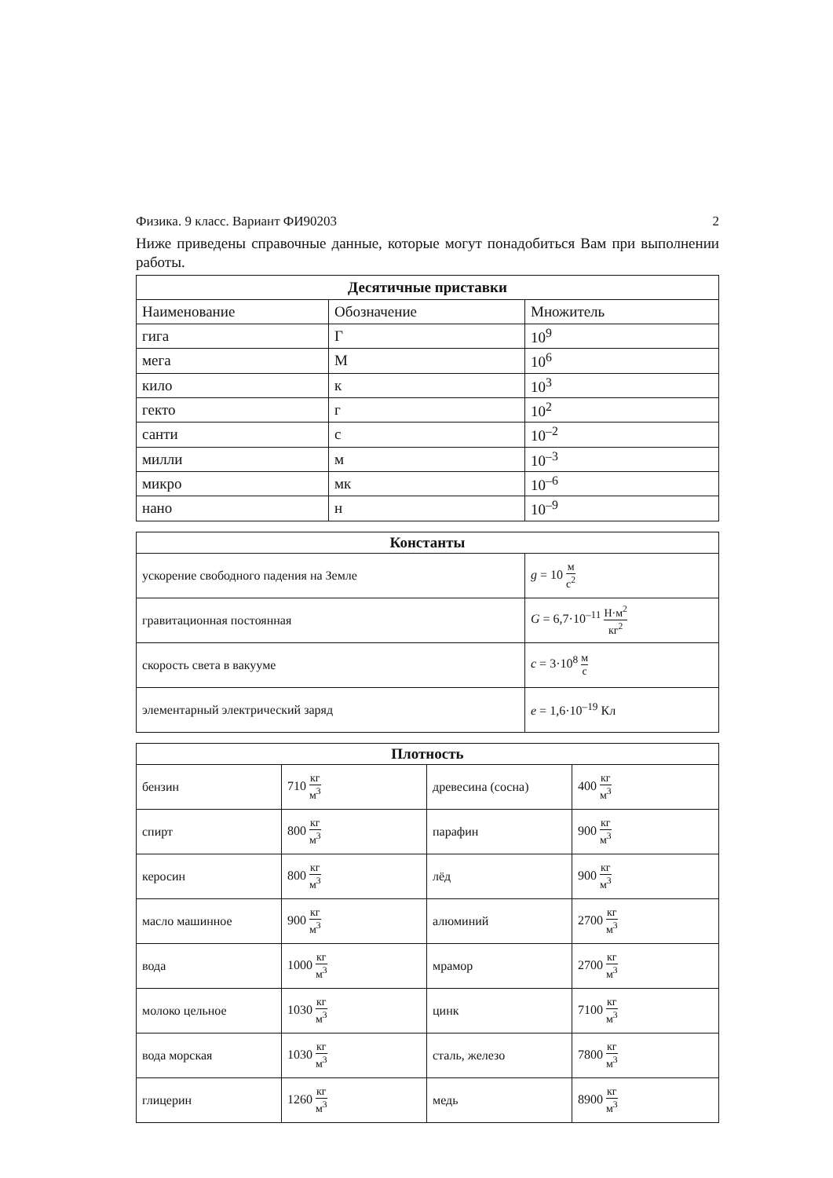Физика. 9 класс. Вариант ФИ90203 2
Ниже приведены справочные данные, которые могут понадобиться Вам при выполнении работы.
| Десятичные приставки | | |
| --- | --- | --- |
| Наименование | Обозначение | Множитель |
| гига | Г | 10<sup>9</sup> |
| мега | М | 10<sup>6</sup> |
| кило | к | 10<sup>3</sup> |
| гекто | г | 10<sup>2</sup> |
| санти | с | 10<sup>–2</sup> |
| милли | м | 10<sup>–3</sup> |
| микро | мк | 10<sup>–6</sup> |
| нано | н | 10<sup>–9</sup> |
| Константы | |
| --- | --- |
| ускорение свободного падения на Земле | g = 10 м с<sup>2</sup> |
| гравитационная постоянная | G = 6,7·10<sup>–11</sup> Н·м<sup>2</sup> кг<sup>2</sup> |
| скорость света в вакууме | c = 3·10<sup>8</sup> м с |
| элементарный электрический заряд | e = 1,6·10<sup>–19</sup> Кл |
| Плотность | | | |
| --- | --- | --- | --- |
| бензин | 710 кг м<sup>3</sup> | древесина (сосна) | 400 кг м<sup>3</sup> |
| спирт | 800 кг м<sup>3</sup> | парафин | 900 кг м<sup>3</sup> |
| керосин | 800 кг м<sup>3</sup> | лёд | 900 кг м<sup>3</sup> |
| масло машинное | 900 кг м<sup>3</sup> | алюминий | 2700 кг м<sup>3</sup> |
| вода | 1000 кг м<sup>3</sup> | мрамор | 2700 кг м<sup>3</sup> |
| молоко цельное | 1030 кг м<sup>3</sup> | цинк | 7100 кг м<sup>3</sup> |
| вода морская | 1030 кг м<sup>3</sup> | сталь, железо | 7800 кг м<sup>3</sup> |
| глицерин | 1260 кг м<sup>3</sup> | медь | 8900 кг м<sup>3</sup> |